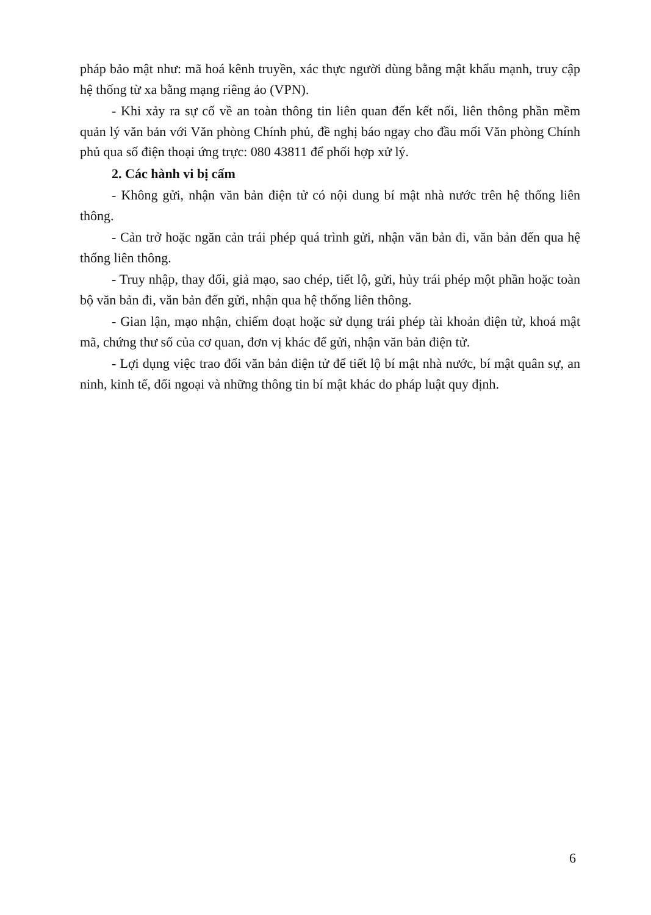pháp bảo mật như: mã hoá kênh truyền, xác thực người dùng bằng mật khẩu mạnh, truy cập hệ thống từ xa bằng mạng riêng ảo (VPN).
- Khi xảy ra sự cố về an toàn thông tin liên quan đến kết nối, liên thông phần mềm quản lý văn bản với Văn phòng Chính phủ, đề nghị báo ngay cho đầu mối Văn phòng Chính phủ qua số điện thoại ứng trực: 080 43811 để phối hợp xử lý.
2. Các hành vi bị cấm
- Không gửi, nhận văn bản điện tử có nội dung bí mật nhà nước trên hệ thống liên thông.
- Cản trở hoặc ngăn cản trái phép quá trình gửi, nhận văn bản đi, văn bản đến qua hệ thống liên thông.
- Truy nhập, thay đổi, giả mạo, sao chép, tiết lộ, gửi, hủy trái phép một phần hoặc toàn bộ văn bản đi, văn bản đến gửi, nhận qua hệ thống liên thông.
- Gian lận, mạo nhận, chiếm đoạt hoặc sử dụng trái phép tài khoản điện tử, khoá mật mã, chứng thư số của cơ quan, đơn vị khác để gửi, nhận văn bản điện tử.
- Lợi dụng việc trao đổi văn bản điện tử để tiết lộ bí mật nhà nước, bí mật quân sự, an ninh, kinh tế, đối ngoại và những thông tin bí mật khác do pháp luật quy định.
6